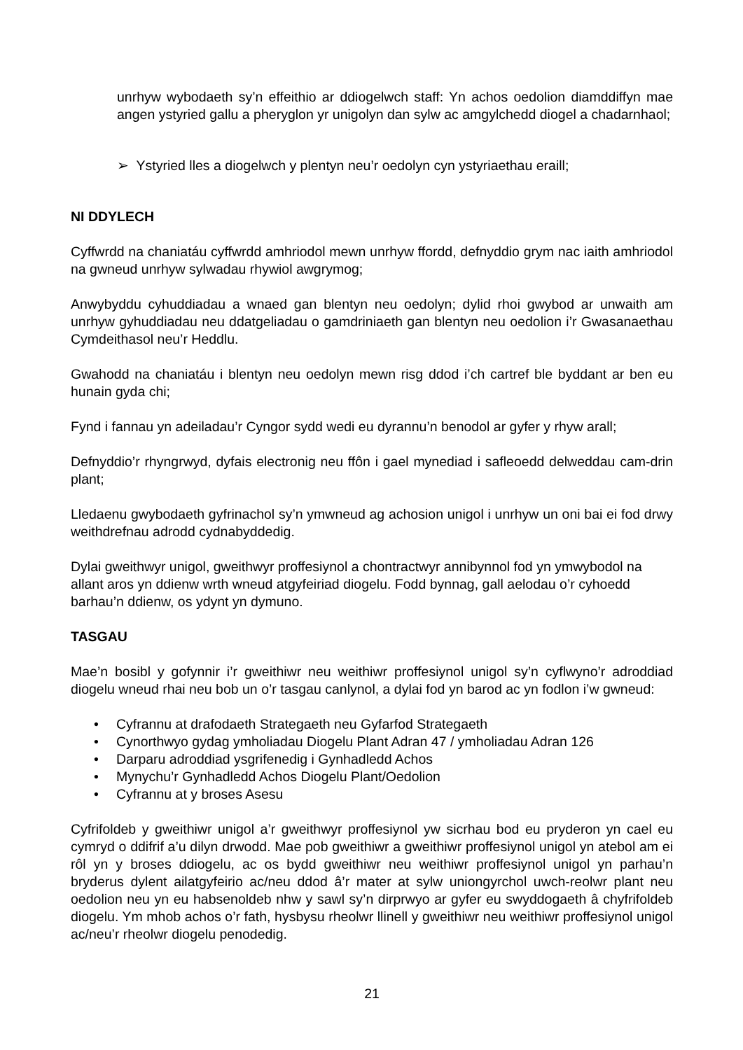unrhyw wybodaeth sy’n effeithio ar ddiogelwch staff: Yn achos oedolion diamddiffyn mae angen ystyried gallu a pheryglon yr unigolyn dan sylw ac amgylchedd diogel a chadarnhaol;
➢ Ystyried lles a diogelwch y plentyn neu’r oedolyn cyn ystyriaethau eraill;
NI DDYLECH
Cyffwrdd na chaniatáu cyffwrdd amhriodol mewn unrhyw ffordd, defnyddio grym nac iaith amhriodol na gwneud unrhyw sylwadau rhywiol awgrymog;
Anwybyddu cyhuddiadau a wnaed gan blentyn neu oedolyn; dylid rhoi gwybod ar unwaith am unrhyw gyhuddiadau neu ddatgeliadau o gamdriniaeth gan blentyn neu oedolion i’r Gwasanaethau Cymdeithasol neu’r Heddlu.
Gwahodd na chaniatáu i blentyn neu oedolyn mewn risg ddod i’ch cartref ble byddant ar ben eu hunain gyda chi;
Fynd i fannau yn adeiladau’r Cyngor sydd wedi eu dyrannu’n benodol ar gyfer y rhyw arall;
Defnyddio’r rhyngrwyd, dyfais electronig neu ffôn i gael mynediad i safleoedd delweddau cam-drin plant;
Lledaenu gwybodaeth gyfrinachol sy’n ymwneud ag achosion unigol i unrhyw un oni bai ei fod drwy weithdrefnau adrodd cydnabyddedig.
Dylai gweithwyr unigol, gweithwyr proffesiynol a chontractwyr annibynnol fod yn ymwybodol na allant aros yn ddienw wrth wneud atgyfeiriad diogelu. Fodd bynnag, gall aelodau o’r cyhoedd barhau’n ddienw, os ydynt yn dymuno.
TASGAU
Mae’n bosibl y gofynnir i’r gweithiwr neu weithiwr proffesiynol unigol sy’n cyflwyno’r adroddiad diogelu wneud rhai neu bob un o’r tasgau canlynol, a dylai fod yn barod ac yn fodlon i’w gwneud:
• Cyfrannu at drafodaeth Strategaeth neu Gyfarfod Strategaeth
• Cynorthwyo gydag ymholiadau Diogelu Plant Adran 47 / ymholiadau Adran 126
• Darparu adroddiad ysgrifenedig i Gynhadledd Achos
• Mynychu’r Gynhadledd Achos Diogelu Plant/Oedolion
• Cyfrannu at y broses Asesu
Cyfrifoldeb y gweithiwr unigol a’r gweithwyr proffesiynol yw sicrhau bod eu pryderon yn cael eu cymryd o ddifrif a’u dilyn drwodd. Mae pob gweithiwr a gweithiwr proffesiynol unigol yn atebol am ei rôl yn y broses ddiogelu, ac os bydd gweithiwr neu weithiwr proffesiynol unigol yn parhau’n bryderus dylent ailatgyfeirio ac/neu ddod â’r mater at sylw uniongyrchol uwch-reolwr plant neu oedolion neu yn eu habsenoldeb nhw y sawl sy’n dirprwyo ar gyfer eu swyddogaeth â chyfrifoldeb diogelu. Ym mhob achos o’r fath, hysbysu rheolwr llinell y gweithiwr neu weithiwr proffesiynol unigol ac/neu’r rheolwr diogelu penodedig.
21